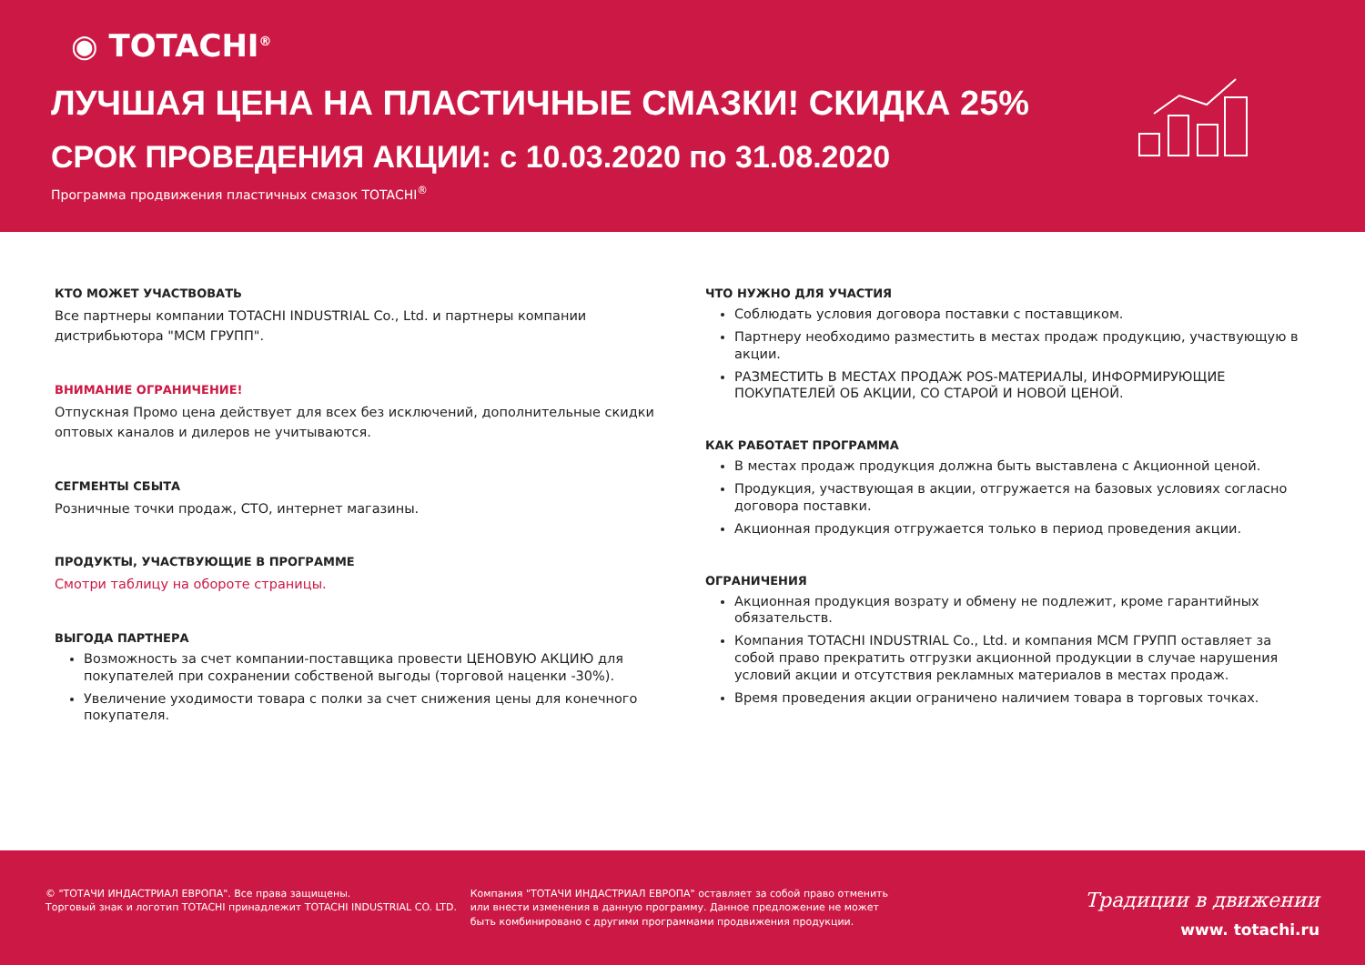◉ TOTACHI<sup>®</sup>
ЛУЧШАЯ ЦЕНА НА ПЛАСТИЧНЫЕ СМАЗКИ! СКИДКА 25%
СРОК ПРОВЕДЕНИЯ АКЦИИ: с 10.03.2020 по 31.08.2020
Программа продвижения пластичных смазок TOTACHI<sup>®</sup>
КТО МОЖЕТ УЧАСТВОВАТЬ
Все партнеры компании TOTACHI INDUSTRIAL Co., Ltd. и партнеры компании дистрибьютора "МСМ ГРУПП".
ВНИМАНИЕ ОГРАНИЧЕНИЕ!
Отпускная Промо цена действует для всех без исключений, дополнительные скидки оптовых каналов и дилеров не учитываются.
СЕГМЕНТЫ СБЫТА
Розничные точки продаж, СТО, интернет магазины.
ПРОДУКТЫ, УЧАСТВУЮЩИЕ В ПРОГРАММЕ
Смотри таблицу на обороте страницы.
ВЫГОДА ПАРТНЕРА
Возможность за счет компании-поставщика провести ЦЕНОВУЮ АКЦИЮ для покупателей при сохранении собственой выгоды (торговой наценки -30%).
Увеличение уходимости товара с полки за счет снижения цены для конечного покупателя.
ЧТО НУЖНО ДЛЯ УЧАСТИЯ
Соблюдать условия договора поставки с поставщиком.
Партнеру необходимо разместить в местах продаж продукцию, участвующую в акции.
РАЗМЕСТИТЬ В МЕСТАХ ПРОДАЖ POS-МАТЕРИАЛЫ, ИНФОРМИРУЮЩИЕ ПОКУПАТЕЛЕЙ ОБ АКЦИИ, СО СТАРОЙ И НОВОЙ ЦЕНОЙ.
КАК РАБОТАЕТ ПРОГРАММА
В местах продаж продукция должна быть выставлена с Акционной ценой.
Продукция, участвующая в акции, отгружается на базовых условиях согласно договора поставки.
Акционная продукция отгружается только в период проведения акции.
ОГРАНИЧЕНИЯ
Акционная продукция возрату и обмену не подлежит, кроме гарантийных обязательств.
Компания TOTACHI INDUSTRIAL Co., Ltd. и компания МСМ ГРУПП оставляет за собой право прекратить отгрузки акционной продукции в случае нарушения условий акции и отсутствия рекламных материалов в местах продаж.
Время проведения акции ограничено наличием товара в торговых точках.
© "ТОТАЧИ ИНДАСТРИАЛ ЕВРОПА". Все права защищены.
Торговый знак и логотип TOTACHI принадлежит TOTACHI INDUSTRIAL CO. LTD.
Компания "ТОТАЧИ ИНДАСТРИАЛ ЕВРОПА" оставляет за собой право отменить или внести изменения в данную программу. Данное предложение не может быть комбинировано с другими программами продвижения продукции.
Традиции в движении
www. totachi.ru